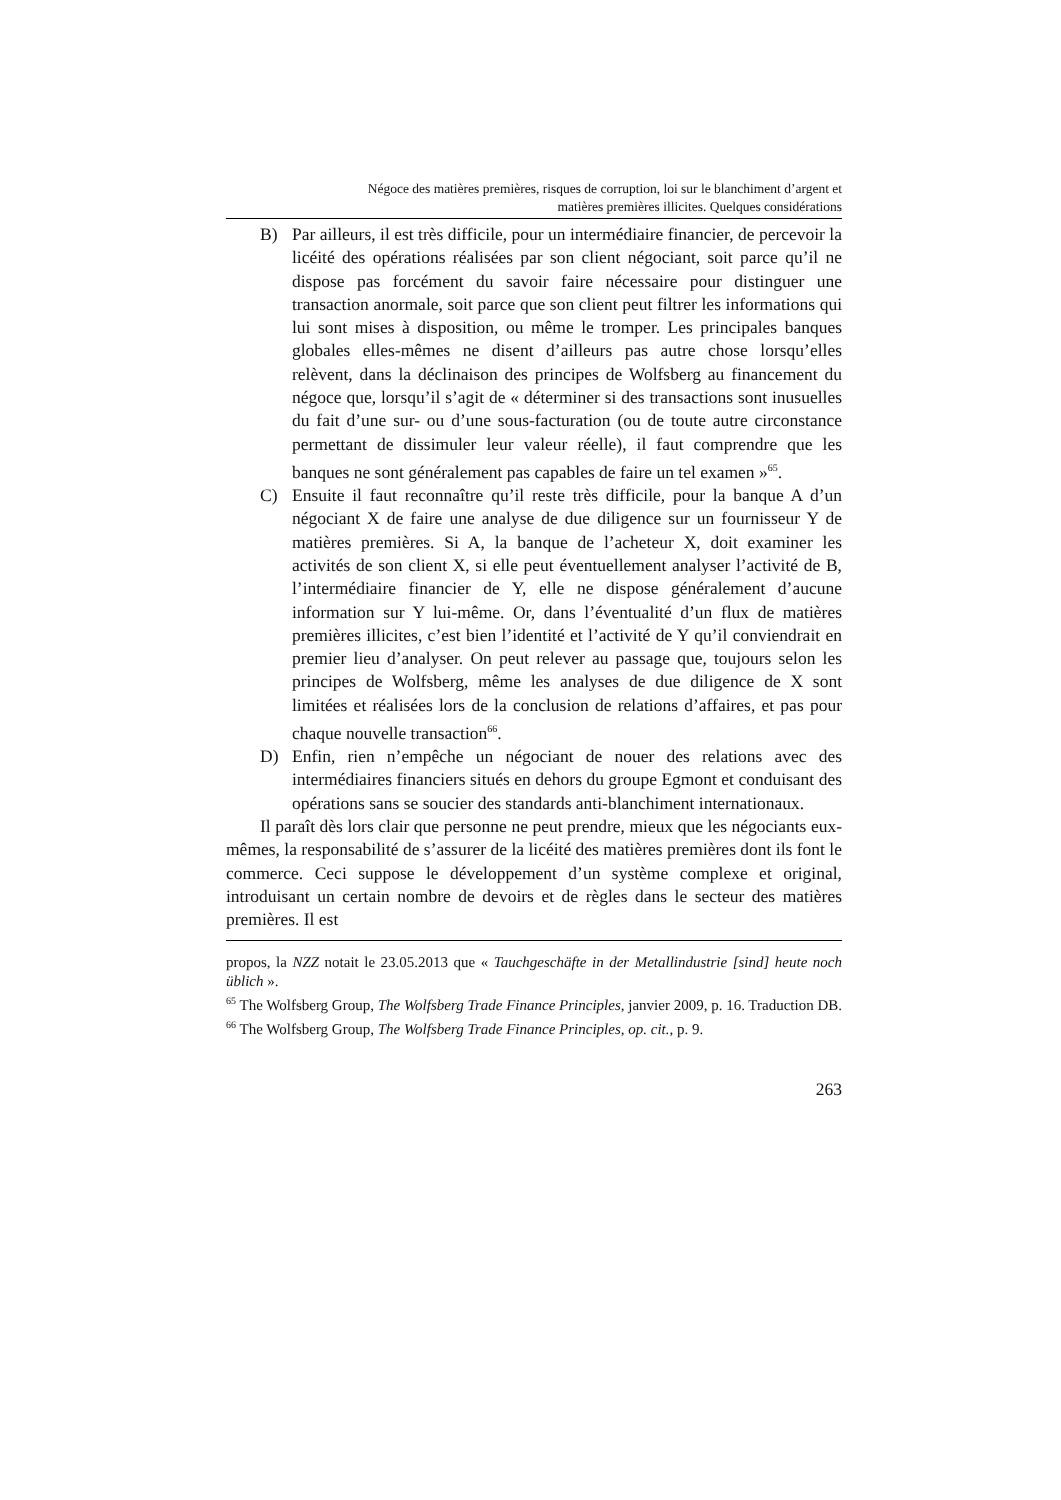Négoce des matières premières, risques de corruption, loi sur le blanchiment d’argent et
matières premières illicites. Quelques considérations
B) Par ailleurs, il est très difficile, pour un intermédiaire financier, de percevoir la licéité des opérations réalisées par son client négociant, soit parce qu’il ne dispose pas forcément du savoir faire nécessaire pour distinguer une transaction anormale, soit parce que son client peut filtrer les informations qui lui sont mises à disposition, ou même le tromper. Les principales banques globales elles-mêmes ne disent d’ailleurs pas autre chose lorsqu’elles relèvent, dans la déclinaison des principes de Wolfsberg au financement du négoce que, lorsqu’il s’agit de « déterminer si des transactions sont inusuelles du fait d’une sur- ou d’une sous-facturation (ou de toute autre circonstance permettant de dissimuler leur valeur réelle), il faut comprendre que les banques ne sont généralement pas capables de faire un tel examen »<sup>65</sup>.
C) Ensuite il faut reconnaître qu’il reste très difficile, pour la banque A d’un négociant X de faire une analyse de due diligence sur un fournisseur Y de matières premières. Si A, la banque de l’acheteur X, doit examiner les activités de son client X, si elle peut éventuellement analyser l’activité de B, l’intermédiaire financier de Y, elle ne dispose généralement d’aucune information sur Y lui-même. Or, dans l’éventualité d’un flux de matières premières illicites, c’est bien l’identité et l’activité de Y qu’il conviendrait en premier lieu d’analyser. On peut relever au passage que, toujours selon les principes de Wolfsberg, même les analyses de due diligence de X sont limitées et réalisées lors de la conclusion de relations d’affaires, et pas pour chaque nouvelle transaction<sup>66</sup>.
D) Enfin, rien n’empêche un négociant de nouer des relations avec des intermédiaires financiers situés en dehors du groupe Egmont et conduisant des opérations sans se soucier des standards anti-blanchiment internationaux.
Il paraît dès lors clair que personne ne peut prendre, mieux que les négociants eux-mêmes, la responsabilité de s’assurer de la licéité des matières premières dont ils font le commerce. Ceci suppose le développement d’un système complexe et original, introduisant un certain nombre de devoirs et de règles dans le secteur des matières premières. Il est
propos, la NZZ notait le 23.05.2013 que « Tauchgeschäfte in der Metallindustrie [sind] heute noch üblich ».
<sup>65</sup> The Wolfsberg Group, The Wolfsberg Trade Finance Principles, janvier 2009, p. 16. Traduction DB.
<sup>66</sup> The Wolfsberg Group, The Wolfsberg Trade Finance Principles, op. cit., p. 9.
263